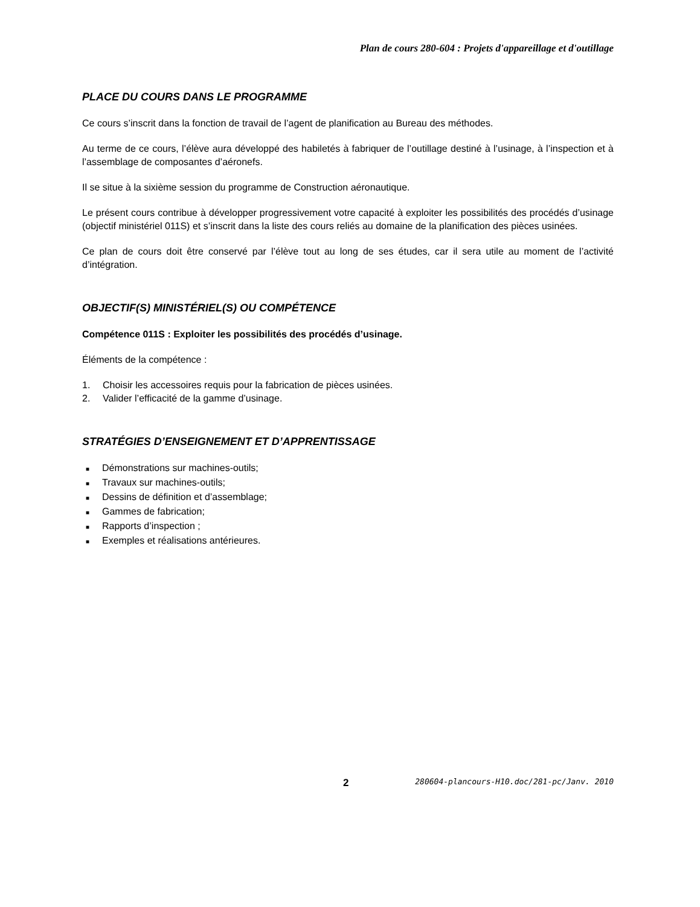Plan de cours 280-604 : Projets d'appareillage et d'outillage
PLACE DU COURS DANS LE PROGRAMME
Ce cours s’inscrit dans la fonction de travail de l’agent de planification au Bureau des méthodes.
Au terme de ce cours, l’élève aura développé des habiletés à fabriquer de l’outillage destiné à l’usinage, à l’inspection et à l’assemblage de composantes d’aéronefs.
Il se situe à la sixième session du programme de Construction aéronautique.
Le présent cours contribue à développer progressivement votre capacité à exploiter les possibilités des procédés d’usinage (objectif ministériel 011S) et s’inscrit dans la liste des cours reliés au domaine de la planification des pièces usinées.
Ce plan de cours doit être conservé par l’élève tout au long de ses études, car il sera utile au moment de l’activité d’intégration.
OBJECTIF(S) MINISTÉRIEL(S) OU COMPÉTENCE
Compétence 011S : Exploiter les possibilités des procédés d’usinage.
Éléments de la compétence :
1. Choisir les accessoires requis pour la fabrication de pièces usinées.
2. Valider l’efficacité de la gamme d’usinage.
STRATÉGIES D’ENSEIGNEMENT ET D’APPRENTISSAGE
■ Démonstrations sur machines-outils;
■ Travaux sur machines-outils;
■ Dessins de définition et d’assemblage;
■ Gammes de fabrication;
■ Rapports d’inspection ;
■ Exemples et réalisations antérieures.
2 280604-plancours-H10.doc/281-pc/Janv. 2010